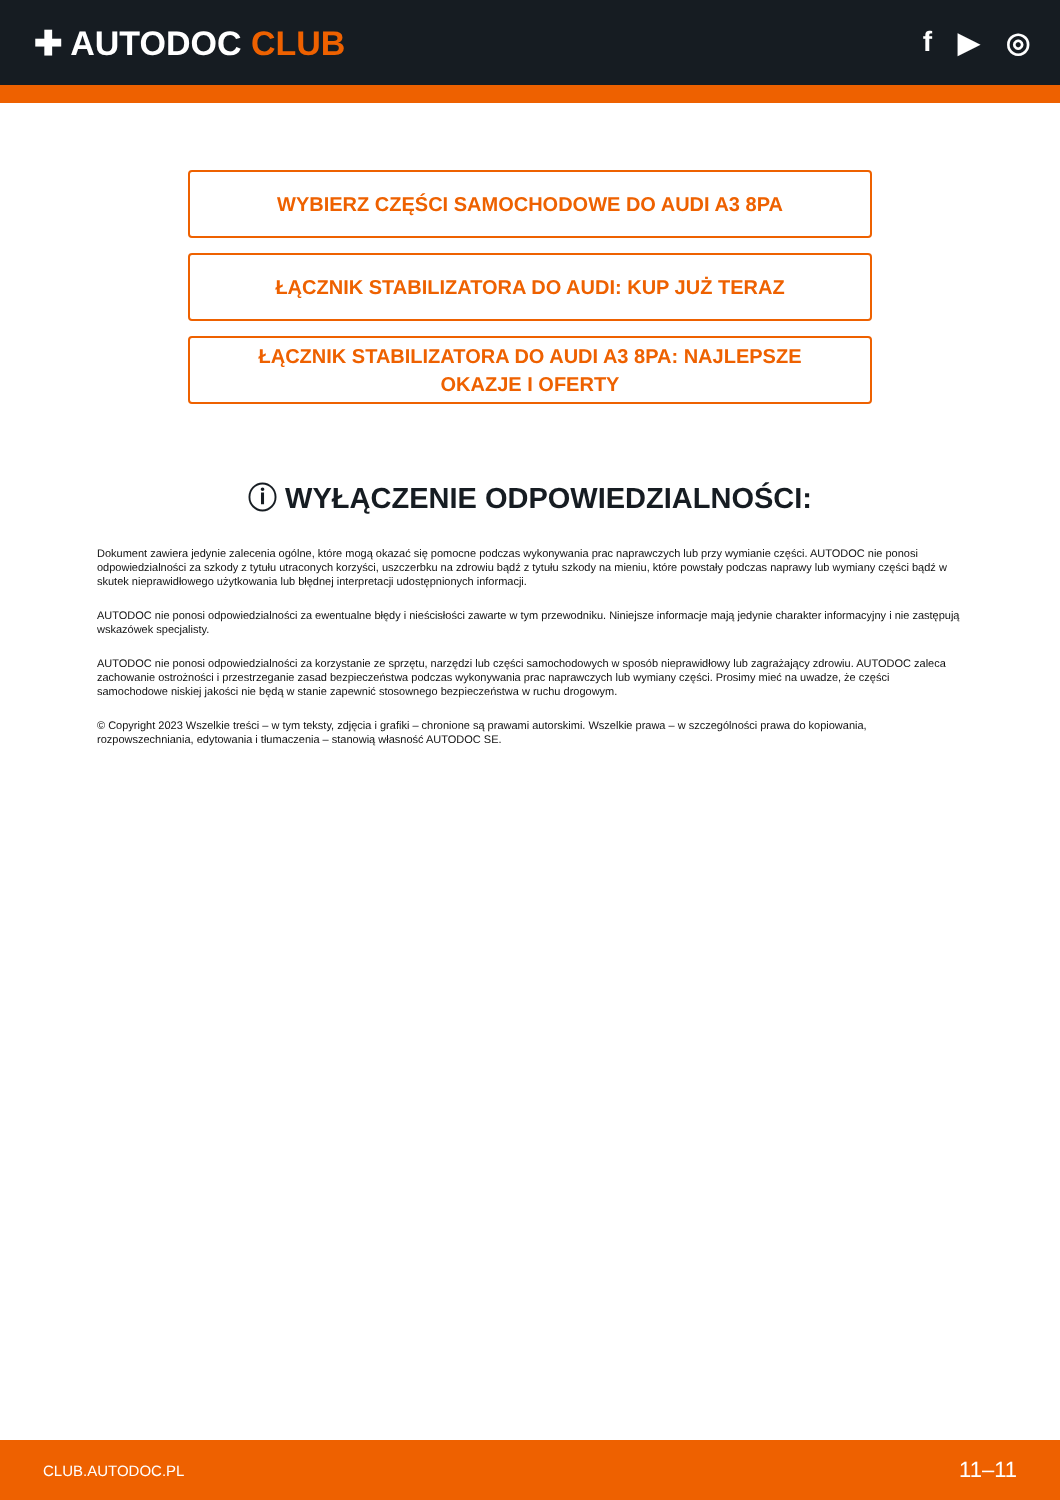✚ AUTODOC CLUB
f ▶ ◎
WYBIERZ CZĘŚCI SAMOCHODOWE DO AUDI A3 8PA
ŁĄCZNIK STABILIZATORA DO AUDI: KUP JUŻ TERAZ
ŁĄCZNIK STABILIZATORA DO AUDI A3 8PA: NAJLEPSZE
OKAZJE I OFERTY
ⓘ WYŁĄCZENIE ODPOWIEDZIALNOŚCI:
Dokument zawiera jedynie zalecenia ogólne, które mogą okazać się pomocne podczas wykonywania prac naprawczych lub przy wymianie części. AUTODOC nie ponosi odpowiedzialności za szkody z tytułu utraconych korzyści, uszczerbku na zdrowiu bądź z tytułu szkody na mieniu, które powstały podczas naprawy lub wymiany części bądź w skutek nieprawidłowego użytkowania lub błędnej interpretacji udostępnionych informacji.
AUTODOC nie ponosi odpowiedzialności za ewentualne błędy i nieścisłości zawarte w tym przewodniku. Niniejsze informacje mają jedynie charakter informacyjny i nie zastępują wskazówek specjalisty.
AUTODOC nie ponosi odpowiedzialności za korzystanie ze sprzętu, narzędzi lub części samochodowych w sposób nieprawidłowy lub zagrażający zdrowiu. AUTODOC zaleca zachowanie ostrożności i przestrzeganie zasad bezpieczeństwa podczas wykonywania prac naprawczych lub wymiany części. Prosimy mieć na uwadze, że części samochodowe niskiej jakości nie będą w stanie zapewnić stosownego bezpieczeństwa w ruchu drogowym.
© Copyright 2023 Wszelkie treści – w tym teksty, zdjęcia i grafiki – chronione są prawami autorskimi. Wszelkie prawa – w szczególności prawa do kopiowania, rozpowszechniania, edytowania i tłumaczenia – stanowią własność AUTODOC SE.
CLUB.AUTODOC.PL 11–11